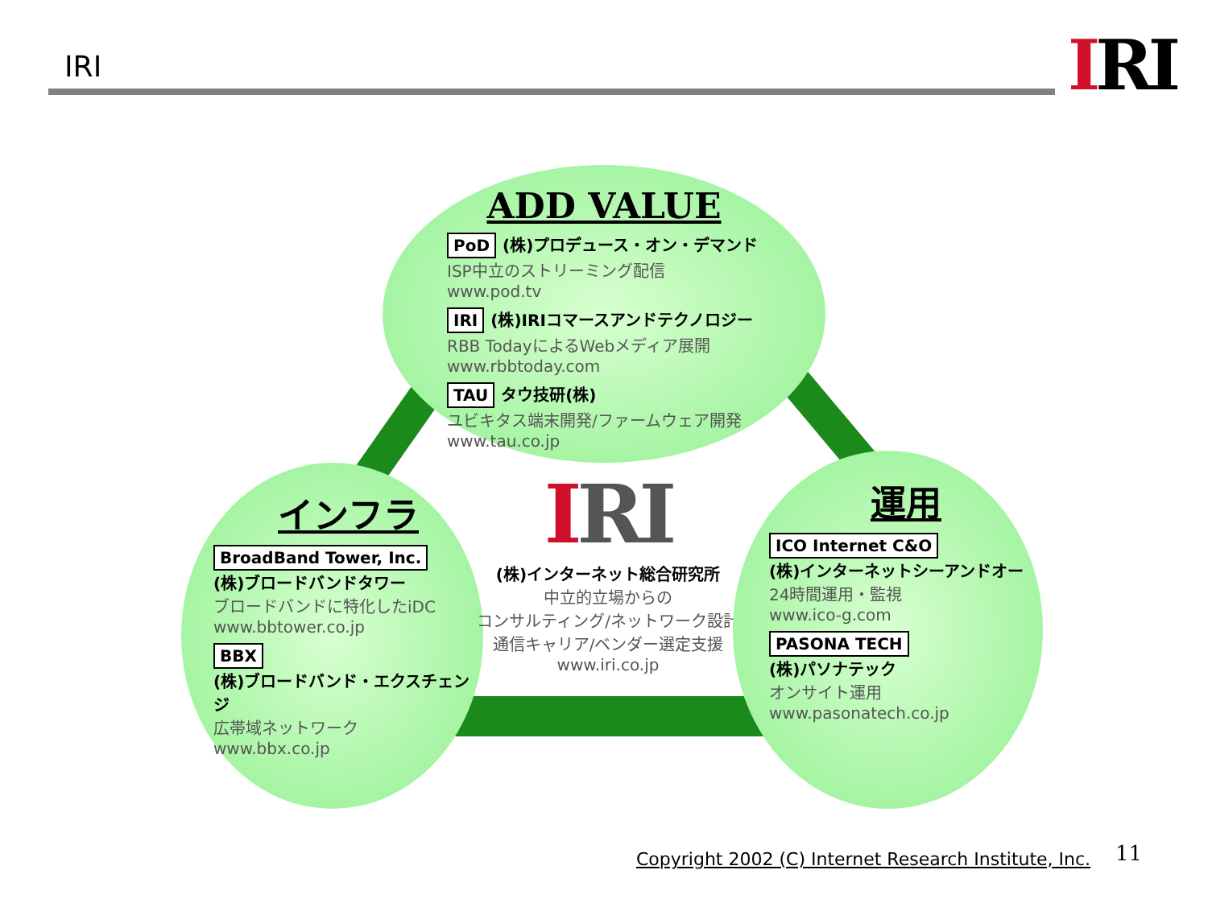IRI IRI
ADD VALUE
PoD (株)プロデュース・オン・デマンド
ISP中立のストリーミング配信
www.pod.tv
IRI (株)IRIコマースアンドテクノロジー
RBB TodayによるWebメディア展開
www.rbbtoday.com
TAU タウ技研(株)
ユビキタス端末開発/ファームウェア開発
www.tau.co.jp
インフラ
BroadBand Tower, Inc.
(株)ブロードバンドタワー
ブロードバンドに特化したiDC
www.bbtower.co.jp
BBX
(株)ブロードバンド・エクスチェンジ
広帯域ネットワーク
www.bbx.co.jp
IRI
(株)インターネット総合研究所
中立的立場からの
コンサルティング/ネットワーク設計
通信キャリア/ベンダー選定支援
www.iri.co.jp
運用
ICO Internet C&O
(株)インターネットシーアンドオー
24時間運用・監視
www.ico-g.com
PASONA TECH
(株)パソナテック
オンサイト運用
www.pasonatech.co.jp
Copyright 2002 (C) Internet Research Institute, Inc.
11